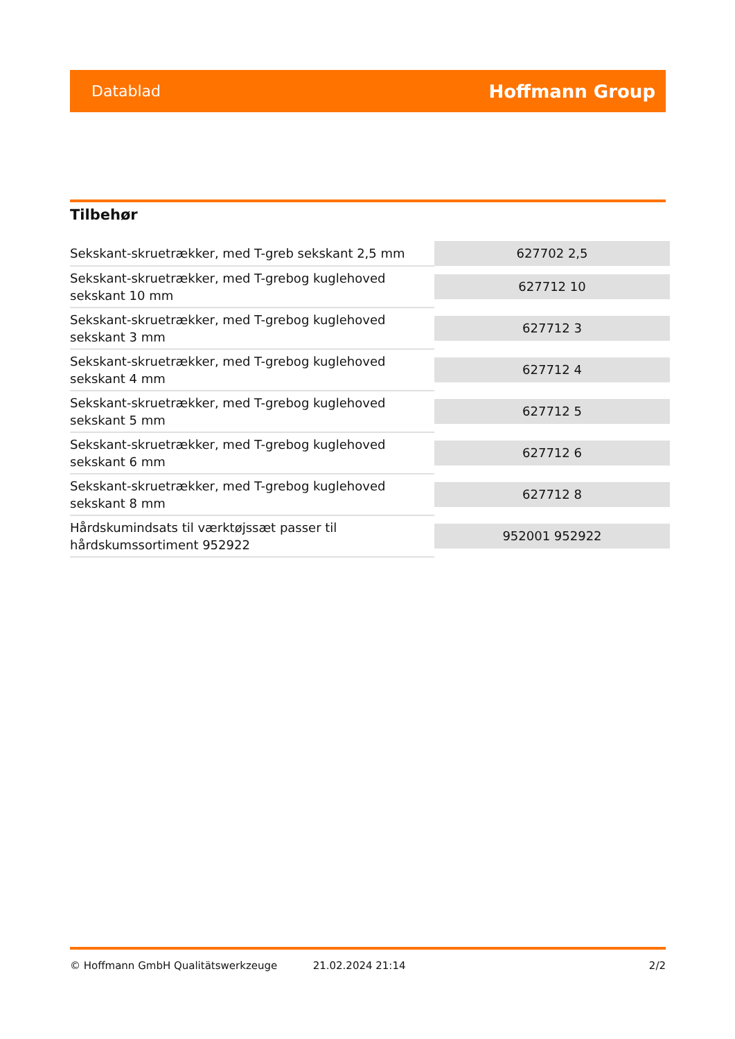Datablad Hoffmann Group
Tilbehør
| Sekskant-skruetrækker, med T-greb sekskant 2,5 mm | 627702 2,5 |
| Sekskant-skruetrækker, med T-grebog kuglehoved sekskant 10 mm | 627712 10 |
| Sekskant-skruetrækker, med T-grebog kuglehoved sekskant 3 mm | 627712 3 |
| Sekskant-skruetrækker, med T-grebog kuglehoved sekskant 4 mm | 627712 4 |
| Sekskant-skruetrækker, med T-grebog kuglehoved sekskant 5 mm | 627712 5 |
| Sekskant-skruetrækker, med T-grebog kuglehoved sekskant 6 mm | 627712 6 |
| Sekskant-skruetrækker, med T-grebog kuglehoved sekskant 8 mm | 627712 8 |
| Hårdskumindsats til værktøjssæt passer til hårdskumssortiment 952922 | 952001 952922 |
© Hoffmann GmbH Qualitätswerkzeuge 21.02.2024 21:14 2/2